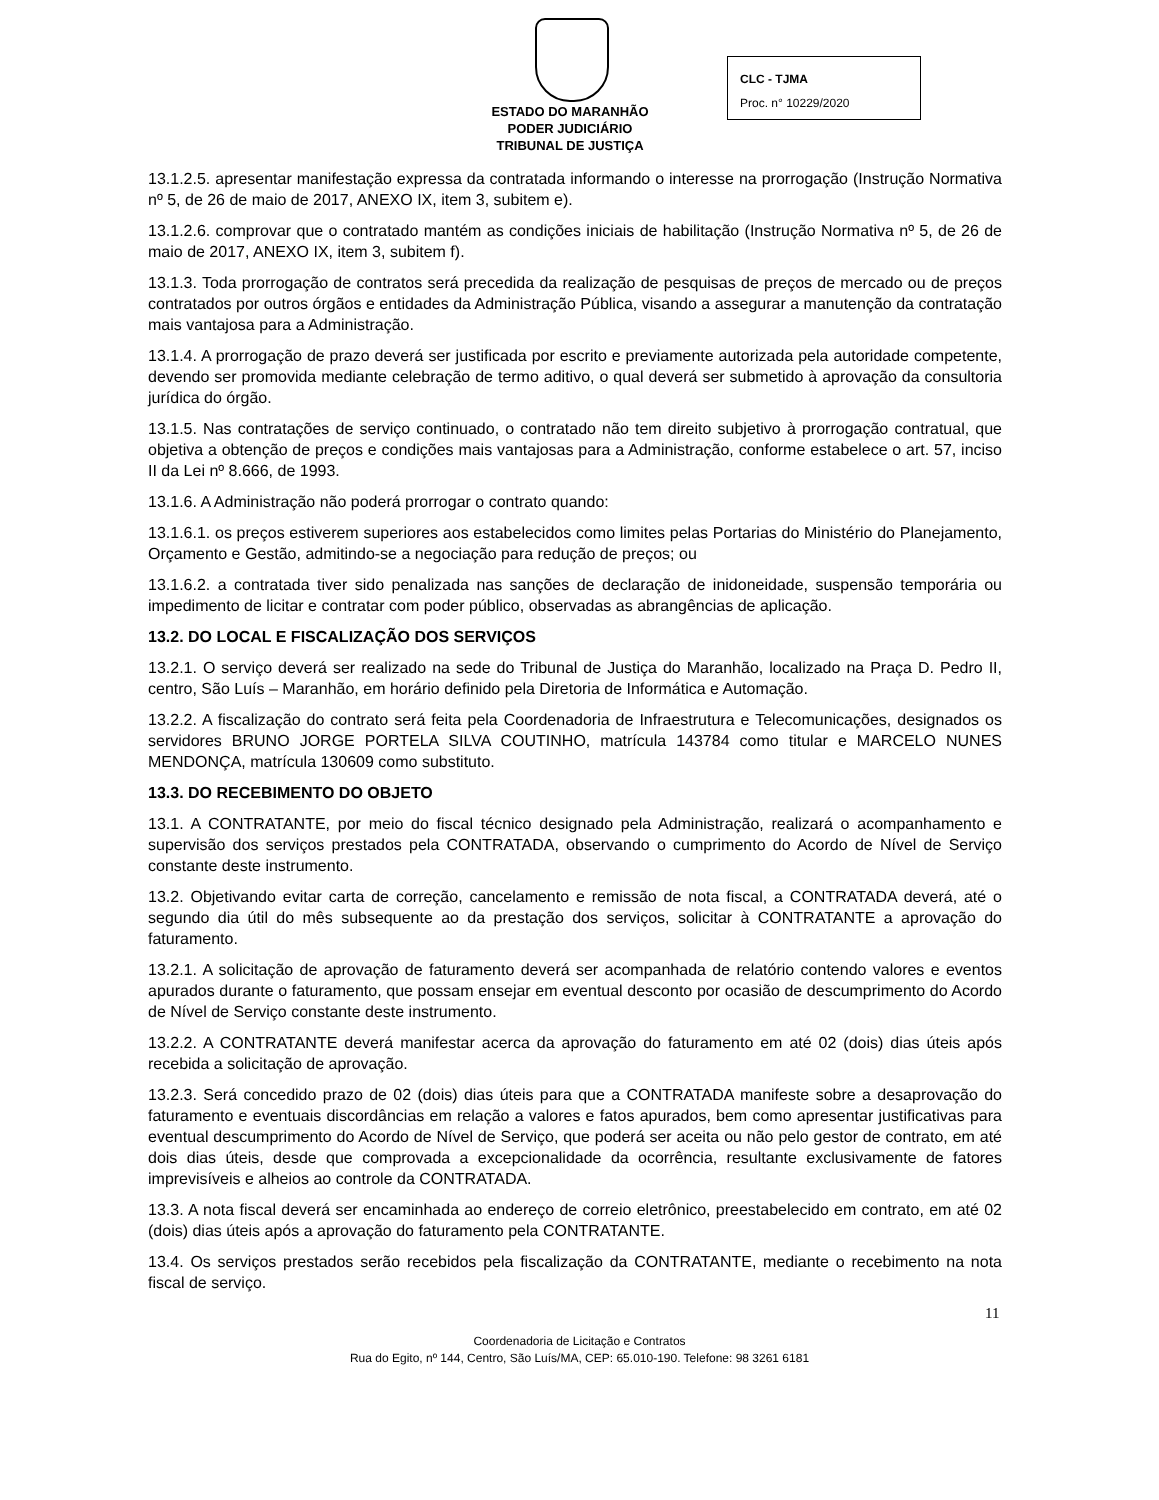ESTADO DO MARANHÃO
PODER JUDICIÁRIO
TRIBUNAL DE JUSTIÇA
CLC - TJMA
Proc. n° 10229/2020
13.1.2.5. apresentar manifestação expressa da contratada informando o interesse na prorrogação (Instrução Normativa nº 5, de 26 de maio de 2017, ANEXO IX, item 3, subitem e).
13.1.2.6. comprovar que o contratado mantém as condições iniciais de habilitação (Instrução Normativa nº 5, de 26 de maio de 2017, ANEXO IX, item 3, subitem f).
13.1.3. Toda prorrogação de contratos será precedida da realização de pesquisas de preços de mercado ou de preços contratados por outros órgãos e entidades da Administração Pública, visando a assegurar a manutenção da contratação mais vantajosa para a Administração.
13.1.4. A prorrogação de prazo deverá ser justificada por escrito e previamente autorizada pela autoridade competente, devendo ser promovida mediante celebração de termo aditivo, o qual deverá ser submetido à aprovação da consultoria jurídica do órgão.
13.1.5. Nas contratações de serviço continuado, o contratado não tem direito subjetivo à prorrogação contratual, que objetiva a obtenção de preços e condições mais vantajosas para a Administração, conforme estabelece o art. 57, inciso II da Lei nº 8.666, de 1993.
13.1.6. A Administração não poderá prorrogar o contrato quando:
13.1.6.1. os preços estiverem superiores aos estabelecidos como limites pelas Portarias do Ministério do Planejamento, Orçamento e Gestão, admitindo-se a negociação para redução de preços; ou
13.1.6.2. a contratada tiver sido penalizada nas sanções de declaração de inidoneidade, suspensão temporária ou impedimento de licitar e contratar com poder público, observadas as abrangências de aplicação.
13.2. DO LOCAL E FISCALIZAÇÃO DOS SERVIÇOS
13.2.1. O serviço deverá ser realizado na sede do Tribunal de Justiça do Maranhão, localizado na Praça D. Pedro II, centro, São Luís – Maranhão, em horário definido pela Diretoria de Informática e Automação.
13.2.2. A fiscalização do contrato será feita pela Coordenadoria de Infraestrutura e Telecomunicações, designados os servidores BRUNO JORGE PORTELA SILVA COUTINHO, matrícula 143784 como titular e MARCELO NUNES MENDONÇA, matrícula 130609 como substituto.
13.3. DO RECEBIMENTO DO OBJETO
13.1. A CONTRATANTE, por meio do fiscal técnico designado pela Administração, realizará o acompanhamento e supervisão dos serviços prestados pela CONTRATADA, observando o cumprimento do Acordo de Nível de Serviço constante deste instrumento.
13.2. Objetivando evitar carta de correção, cancelamento e remissão de nota fiscal, a CONTRATADA deverá, até o segundo dia útil do mês subsequente ao da prestação dos serviços, solicitar à CONTRATANTE a aprovação do faturamento.
13.2.1. A solicitação de aprovação de faturamento deverá ser acompanhada de relatório contendo valores e eventos apurados durante o faturamento, que possam ensejar em eventual desconto por ocasião de descumprimento do Acordo de Nível de Serviço constante deste instrumento.
13.2.2. A CONTRATANTE deverá manifestar acerca da aprovação do faturamento em até 02 (dois) dias úteis após recebida a solicitação de aprovação.
13.2.3. Será concedido prazo de 02 (dois) dias úteis para que a CONTRATADA manifeste sobre a desaprovação do faturamento e eventuais discordâncias em relação a valores e fatos apurados, bem como apresentar justificativas para eventual descumprimento do Acordo de Nível de Serviço, que poderá ser aceita ou não pelo gestor de contrato, em até dois dias úteis, desde que comprovada a excepcionalidade da ocorrência, resultante exclusivamente de fatores imprevisíveis e alheios ao controle da CONTRATADA.
13.3. A nota fiscal deverá ser encaminhada ao endereço de correio eletrônico, preestabelecido em contrato, em até 02 (dois) dias úteis após a aprovação do faturamento pela CONTRATANTE.
13.4. Os serviços prestados serão recebidos pela fiscalização da CONTRATANTE, mediante o recebimento na nota fiscal de serviço.
11
Coordenadoria de Licitação e Contratos
Rua do Egito, nº 144, Centro, São Luís/MA, CEP: 65.010-190. Telefone: 98 3261 6181